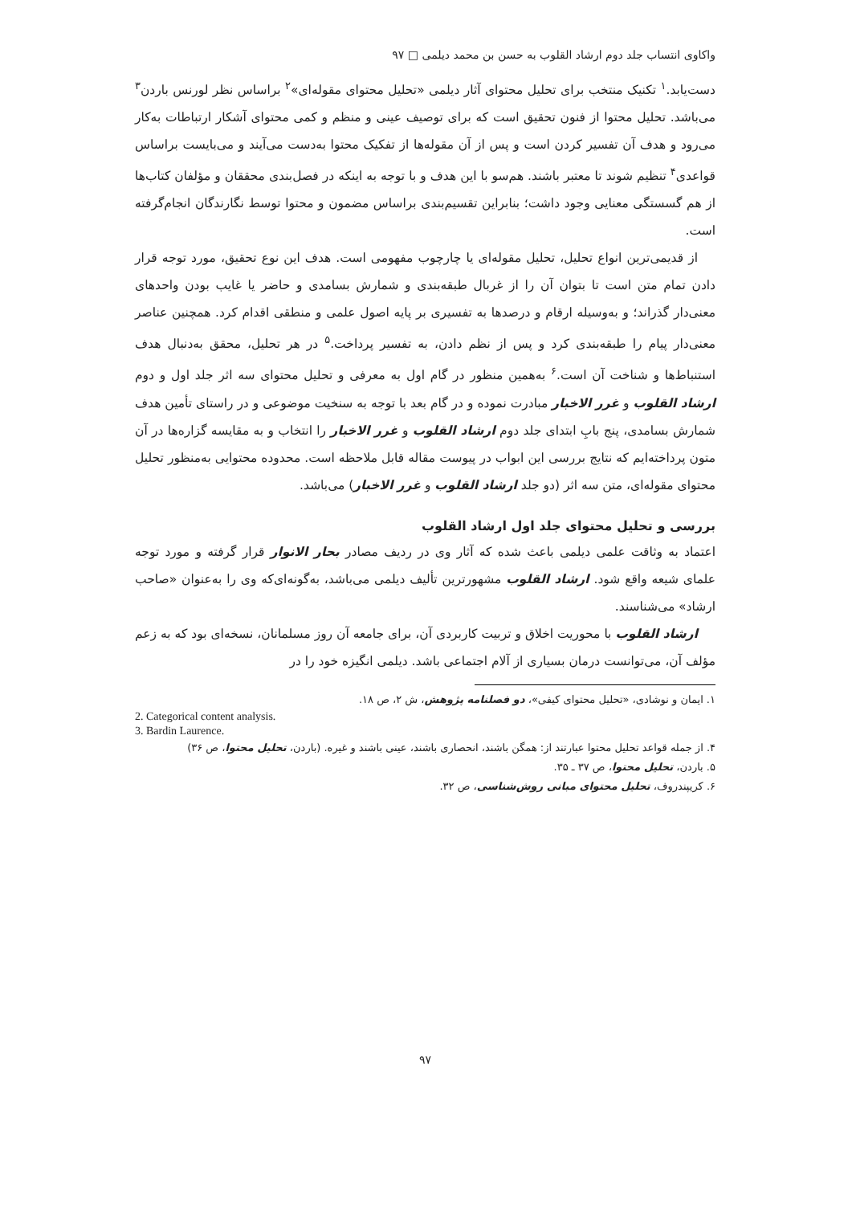واکاوی انتساب جلد دوم ارشاد القلوب به حسن بن محمد دیلمی □ ۹۷
دست‌یابد.<sup>۱</sup> تکنیک منتخب برای تحلیل محتوای آثار دیلمی «تحلیل محتوای مقوله‌ای»<sup>۲</sup> براساس نظر لورنس باردن<sup>۳</sup> می‌باشد. تحلیل محتوا از فنون تحقیق است که برای توصیف عینی و منظم و کمی محتوای آشکار ارتباطات به‌کار می‌رود و هدف آن تفسیر کردن است و پس از آن مقوله‌ها از تفکیک محتوا به‌دست می‌آیند و می‌بایست براساس قواعدی<sup>۴</sup> تنظیم شوند تا معتبر باشند. هم‌سو با این هدف و با توجه به اینکه در فصل‌بندی محققان و مؤلفان کتاب‌ها از هم گسستگی معنایی وجود داشت؛ بنابراین تقسیم‌بندی براساس مضمون و محتوا توسط نگارندگان انجام‌گرفته است.
از قدیمی‌ترین انواع تحلیل، تحلیل مقوله‌ای یا چارچوب مفهومی است. هدف این نوع تحقیق، مورد توجه قرار دادن تمام متن است تا بتوان آن را از غربال طبقه‌بندی و شمارش بسامدی و حاضر یا غایب بودن واحدهای معنی‌دار گذراند؛ و به‌وسیله ارقام و درصدها به تفسیری بر پایه اصول علمی و منطقی اقدام کرد. همچنین عناصر معنی‌دار پیام را طبقه‌بندی کرد و پس از نظم دادن، به تفسیر پرداخت.<sup>۵</sup> در هر تحلیل، محقق به‌دنبال هدف استنباط‌ها و شناخت آن است.<sup>۶</sup> به‌همین منظور در گام اول به معرفی و تحلیل محتوای سه اثر جلد اول و دوم ارشاد القلوب و غرر الاخبار مبادرت نموده و در گام بعد با توجه به سنخیت موضوعی و در راستای تأمین هدف شمارش بسامدی، پنج بابِ ابتدای جلد دوم ارشاد القلوب و غرر الاخبار را انتخاب و به مقایسه گزاره‌ها در آن متون پرداخته‌ایم که نتایج بررسی این ابواب در پیوست مقاله قابل ملاحظه است. محدوده محتوایی به‌منظور تحلیل محتوای مقوله‌ای، متن سه اثر (دو جلد ارشاد القلوب و غرر الاخبار) می‌باشد.
بررسی و تحلیل محتوای جلد اول ارشاد القلوب
اعتماد به وثاقت علمی دیلمی باعث شده که آثار وی در ردیف مصادر بحار الانوار قرار گرفته و مورد توجه علمای شیعه واقع شود. ارشاد القلوب مشهورترین تألیف دیلمی می‌باشد، به‌گونه‌ای‌که وی را به‌عنوان «صاحب ارشاد» می‌شناسند.
ارشاد القلوب با محوریت اخلاق و تربیت کاربردی آن، برای جامعه آن روز مسلمانان، نسخه‌ای بود که به زعم مؤلف آن، می‌توانست درمان بسیاری از آلام اجتماعی باشد. دیلمی انگیزه خود را در
۱. ایمان و نوشادی، «تحلیل محتوای کیفی»، دو فصلنامه پژوهش، ش ۲، ص ۱۸.
2. Categorical content analysis.
3. Bardin Laurence.
۴. از جمله قواعد تحلیل محتوا عبارتند از: همگن باشند، انحصاری باشند، عینی باشند و غیره. (باردن، تحلیل محتوا، ص ۳۶)
۵. باردن، تحلیل محتوا، ص ۳۷ ـ ۳۵.
۶. کریپندروف، تحلیل محتوای مبانی روش‌شناسی، ص ۳۲.
۹۷